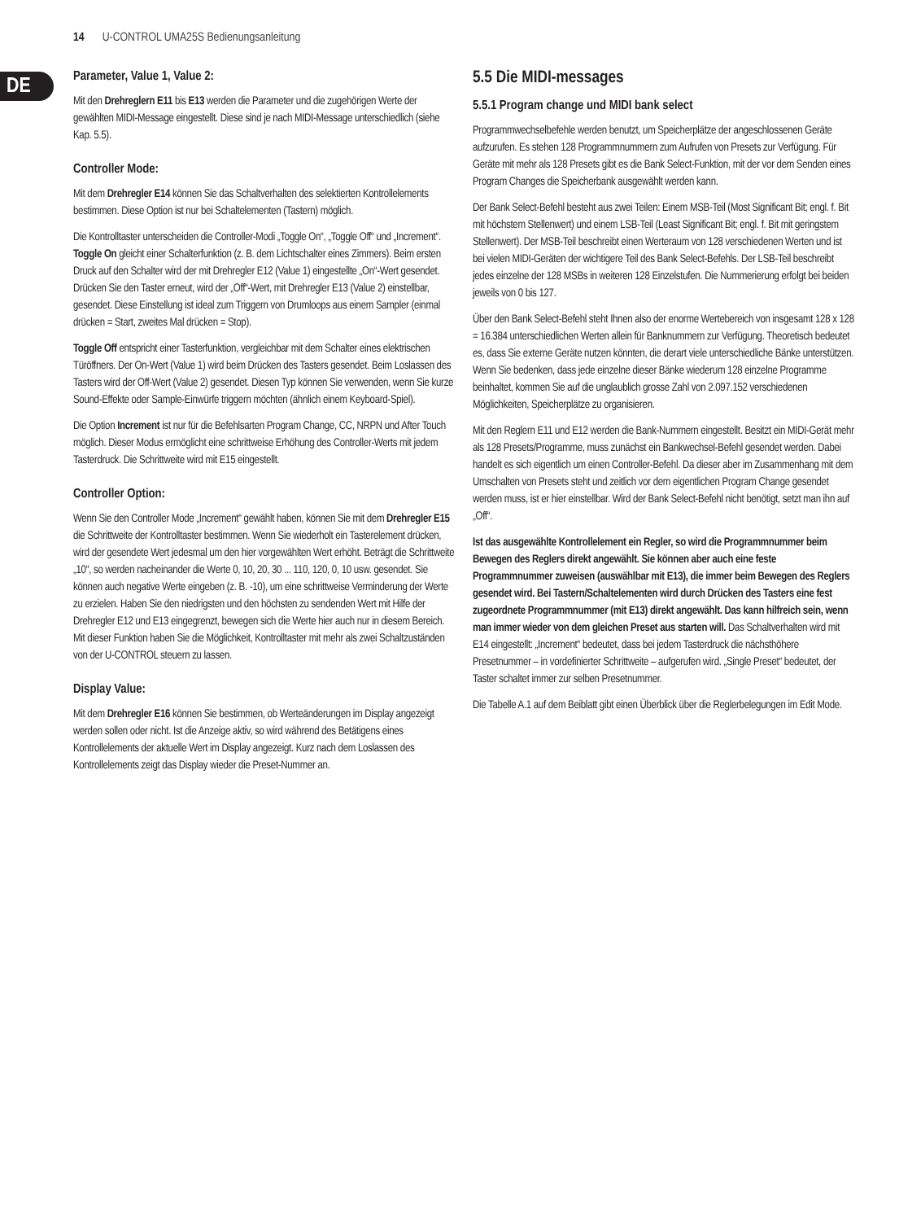14 U-CONTROL UMA25S Bedienungsanleitung
DE
Parameter, Value 1, Value 2:
Mit den Drehreglern E11 bis E13 werden die Parameter und die zugehörigen Werte der gewählten MIDI-Message eingestellt. Diese sind je nach MIDI-Message unterschiedlich (siehe Kap. 5.5).
Controller Mode:
Mit dem Drehregler E14 können Sie das Schaltverhalten des selektierten Kontrollelements bestimmen. Diese Option ist nur bei Schaltelementen (Tastern) möglich.
Die Kontrolltaster unterscheiden die Controller-Modi „Toggle On“, „Toggle Off“ und „Increment“. Toggle On gleicht einer Schalterfunktion (z. B. dem Lichtschalter eines Zimmers). Beim ersten Druck auf den Schalter wird der mit Drehregler E12 (Value 1) eingestellte „On“-Wert gesendet. Drücken Sie den Taster erneut, wird der „Off“-Wert, mit Drehregler E13 (Value 2) einstellbar, gesendet. Diese Einstellung ist ideal zum Triggern von Drumloops aus einem Sampler (einmal drücken = Start, zweites Mal drücken = Stop).
Toggle Off entspricht einer Tasterfunktion, vergleichbar mit dem Schalter eines elektrischen Türöffners. Der On-Wert (Value 1) wird beim Drücken des Tasters gesendet. Beim Loslassen des Tasters wird der Off-Wert (Value 2) gesendet. Diesen Typ können Sie verwenden, wenn Sie kurze Sound-Effekte oder Sample-Einwürfe triggern möchten (ähnlich einem Keyboard-Spiel).
Die Option Increment ist nur für die Befehlsarten Program Change, CC, NRPN und After Touch möglich. Dieser Modus ermöglicht eine schrittweise Erhöhung des Controller-Werts mit jedem Tasterdruck. Die Schrittweite wird mit E15 eingestellt.
Controller Option:
Wenn Sie den Controller Mode „Increment“ gewählt haben, können Sie mit dem Drehregler E15 die Schrittweite der Kontrolltaster bestimmen. Wenn Sie wiederholt ein Tasterelement drücken, wird der gesendete Wert jedesmal um den hier vorgewählten Wert erhöht. Beträgt die Schrittweite „10“, so werden nacheinander die Werte 0, 10, 20, 30 ... 110, 120, 0, 10 usw. gesendet. Sie können auch negative Werte eingeben (z. B. -10), um eine schrittweise Verminderung der Werte zu erzielen. Haben Sie den niedrigsten und den höchsten zu sendenden Wert mit Hilfe der Drehregler E12 und E13 eingegrenzt, bewegen sich die Werte hier auch nur in diesem Bereich. Mit dieser Funktion haben Sie die Möglichkeit, Kontrolltaster mit mehr als zwei Schaltzuständen von der U-CONTROL steuern zu lassen.
Display Value:
Mit dem Drehregler E16 können Sie bestimmen, ob Werteänderungen im Display angezeigt werden sollen oder nicht. Ist die Anzeige aktiv, so wird während des Betätigens eines Kontrollelements der aktuelle Wert im Display angezeigt. Kurz nach dem Loslassen des Kontrollelements zeigt das Display wieder die Preset-Nummer an.
5.5 Die MIDI-messages
5.5.1 Program change und MIDI bank select
Programmwechselbefehle werden benutzt, um Speicherplätze der angeschlossenen Geräte aufzurufen. Es stehen 128 Programmnummern zum Aufrufen von Presets zur Verfügung. Für Geräte mit mehr als 128 Presets gibt es die Bank Select-Funktion, mit der vor dem Senden eines Program Changes die Speicherbank ausgewählt werden kann.
Der Bank Select-Befehl besteht aus zwei Teilen: Einem MSB-Teil (Most Significant Bit; engl. f. Bit mit höchstem Stellenwert) und einem LSB-Teil (Least Significant Bit; engl. f. Bit mit geringstem Stellenwert). Der MSB-Teil beschreibt einen Werteraum von 128 verschiedenen Werten und ist bei vielen MIDI-Geräten der wichtigere Teil des Bank Select-Befehls. Der LSB-Teil beschreibt jedes einzelne der 128 MSBs in weiteren 128 Einzelstufen. Die Nummerierung erfolgt bei beiden jeweils von 0 bis 127.
Über den Bank Select-Befehl steht Ihnen also der enorme Wertebereich von insgesamt 128 x 128 = 16.384 unterschiedlichen Werten allein für Banknummern zur Verfügung. Theoretisch bedeutet es, dass Sie externe Geräte nutzen könnten, die derart viele unterschiedliche Bänke unterstützen. Wenn Sie bedenken, dass jede einzelne dieser Bänke wiederum 128 einzelne Programme beinhaltet, kommen Sie auf die unglaublich grosse Zahl von 2.097.152 verschiedenen Möglichkeiten, Speicherplätze zu organisieren.
Mit den Reglern E11 und E12 werden die Bank-Nummern eingestellt. Besitzt ein MIDI-Gerät mehr als 128 Presets/Programme, muss zunächst ein Bankwechsel-Befehl gesendet werden. Dabei handelt es sich eigentlich um einen Controller-Befehl. Da dieser aber im Zusammenhang mit dem Umschalten von Presets steht und zeitlich vor dem eigentlichen Program Change gesendet werden muss, ist er hier einstellbar. Wird der Bank Select-Befehl nicht benötigt, setzt man ihn auf „Off“.
Ist das ausgewählte Kontrollelement ein Regler, so wird die Programmnummer beim Bewegen des Reglers direkt angewählt. Sie können aber auch eine feste Programmnummer zuweisen (auswählbar mit E13), die immer beim Bewegen des Reglers gesendet wird. Bei Tastern/Schaltelementen wird durch Drücken des Tasters eine fest zugeordnete Programmnummer (mit E13) direkt angewählt. Das kann hilfreich sein, wenn man immer wieder von dem gleichen Preset aus starten will. Das Schaltverhalten wird mit E14 eingestellt: „Increment“ bedeutet, dass bei jedem Tasterdruck die nächsthöhere Presetnummer – in vordefinierter Schrittweite – aufgerufen wird. „Single Preset“ bedeutet, der Taster schaltet immer zur selben Presetnummer.
Die Tabelle A.1 auf dem Beiblatt gibt einen Überblick über die Reglerbelegungen im Edit Mode.